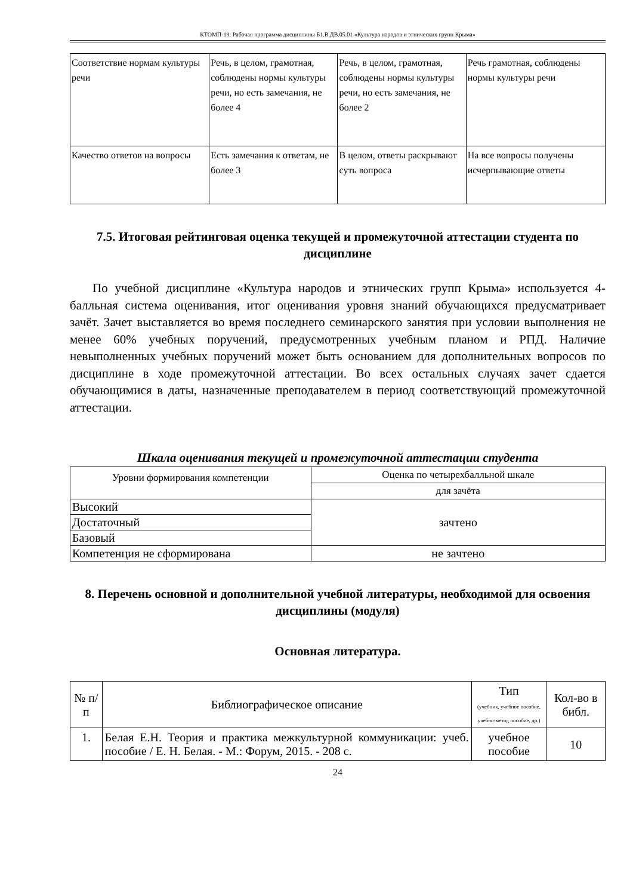КТОМП-19: Рабочая программа дисциплины Б1.В.ДВ.05.01 «Культура народов и этнических групп Крыма»
| Соответствие нормам культуры речи | Речь, в целом, грамотная, соблюдены нормы культуры речи, но есть замечания, не более 4 | Речь, в целом, грамотная, соблюдены нормы культуры речи, но есть замечания, не более 2 | Речь грамотная, соблюдены нормы культуры речи |
| Качество ответов на вопросы | Есть замечания к ответам, не более 3 | В целом, ответы раскрывают суть вопроса | На все вопросы получены исчерпывающие ответы |
7.5. Итоговая рейтинговая оценка текущей и промежуточной аттестации студента по дисциплине
По учебной дисциплине «Культура народов и этнических групп Крыма» используется 4-балльная система оценивания, итог оценивания уровня знаний обучающихся предусматривает зачёт. Зачет выставляется во время последнего семинарского занятия при условии выполнения не менее 60% учебных поручений, предусмотренных учебным планом и РПД. Наличие невыполненных учебных поручений может быть основанием для дополнительных вопросов по дисциплине в ходе промежуточной аттестации. Во всех остальных случаях зачет сдается обучающимися в даты, назначенные преподавателем в период соответствующий промежуточной аттестации.
Шкала оценивания текущей и промежуточной аттестации студента
| Уровни формирования компетенции | Оценка по четырехбалльной шкале |
| --- | --- |
| | для зачёта |
| Высокий | зачтено |
| Достаточный | |
| Базовый | |
| Компетенция не сформирована | не зачтено |
8. Перечень основной и дополнительной учебной литературы, необходимой для освоения дисциплины (модуля)
Основная литература.
| № п/п | Библиографическое описание | Тип (учебник, учебное пособие, учебно-метод пособие, др.) | Кол-во в библ. |
| --- | --- | --- | --- |
| 1. | Белая Е.Н. Теория и практика межкультурной коммуникации: учеб. пособие / Е. Н. Белая. - М.: Форум, 2015. - 208 с. | учебное пособие | 10 |
24